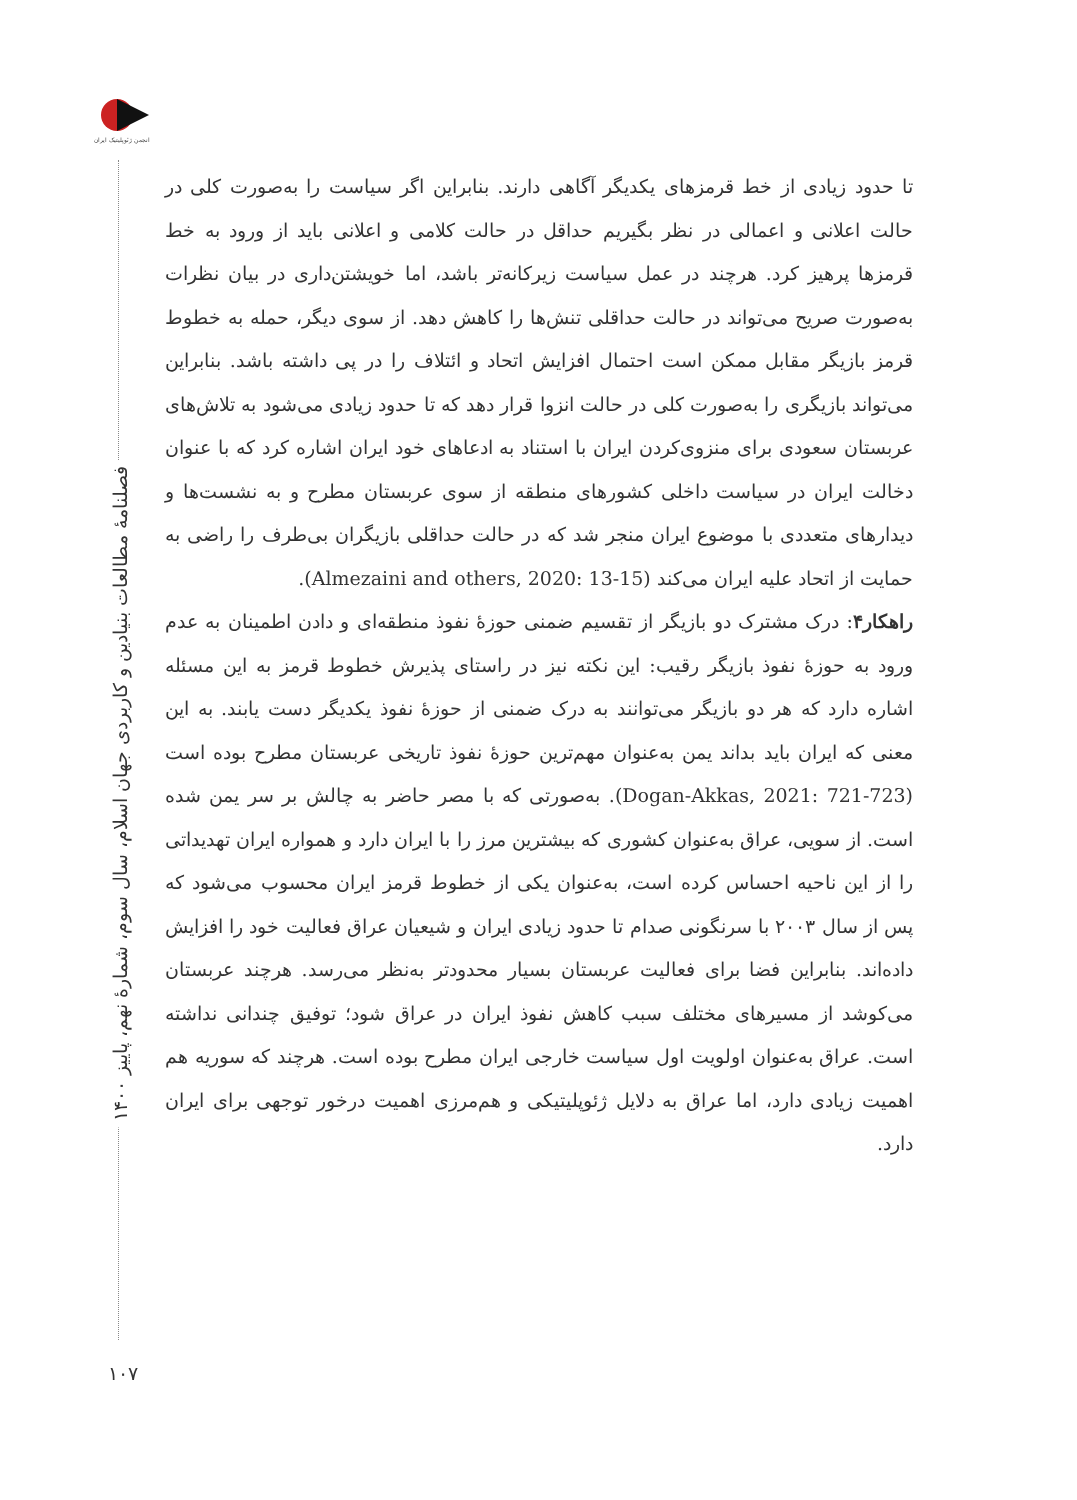انجمن ژئوپلیتیک ایران
فصلنامهٔ مطالعات بنیادین و کاربردی جهان اسلام، سال سوم، شمارهٔ نهم، پاییز ۱۴۰۰
۱۰۷
تا حدود زیادی از خط قرمزهای یکدیگر آگاهی دارند. بنابراین اگر سیاست را به‌صورت کلی در حالت اعلانی و اعمالی در نظر بگیریم حداقل در حالت کلامی و اعلانی باید از ورود به خط قرمزها پرهیز کرد. هرچند در عمل سیاست زیرکانه‌تر باشد، اما خویشتن‌داری در بیان نظرات به‌صورت صریح می‌تواند در حالت حداقلی تنش‌ها را کاهش دهد. از سوی دیگر، حمله به خطوط قرمز بازیگر مقابل ممکن است احتمال افزایش اتحاد و ائتلاف را در پی داشته باشد. بنابراین می‌تواند بازیگری را به‌صورت کلی در حالت انزوا قرار دهد که تا حدود زیادی می‌شود به تلاش‌های عربستان سعودی برای منزوی‌کردن ایران با استناد به ادعاهای خود ایران اشاره کرد که با عنوان دخالت ایران در سیاست داخلی کشورهای منطقه از سوی عربستان مطرح و به نشست‌ها و دیدارهای متعددی با موضوع ایران منجر شد که در حالت حداقلی بازیگران بی‌طرف را راضی به حمایت از اتحاد علیه ایران می‌کند (Almezaini and others, 2020: 13-15).
راهکار۴: درک مشترک دو بازیگر از تقسیم ضمنی حوزهٔ نفوذ منطقه‌ای و دادن اطمینان به عدم ورود به حوزهٔ نفوذ بازیگر رقیب: این نکته نیز در راستای پذیرش خطوط قرمز به این مسئله اشاره دارد که هر دو بازیگر می‌توانند به درک ضمنی از حوزهٔ نفوذ یکدیگر دست یابند. به این معنی که ایران باید بداند یمن به‌عنوان مهم‌ترین حوزهٔ نفوذ تاریخی عربستان مطرح بوده است (Dogan-Akkas, 2021: 721-723). به‌صورتی که با مصر حاضر به چالش بر سر یمن شده است. از سویی، عراق به‌عنوان کشوری که بیشترین مرز را با ایران دارد و همواره ایران تهدیداتی را از این ناحیه احساس کرده است، به‌عنوان یکی از خطوط قرمز ایران محسوب می‌شود که پس از سال ۲۰۰۳ با سرنگونی صدام تا حدود زیادی ایران و شیعیان عراق فعالیت خود را افزایش داده‌اند. بنابراین فضا برای فعالیت عربستان بسیار محدودتر به‌نظر می‌رسد. هرچند عربستان می‌کوشد از مسیرهای مختلف سبب کاهش نفوذ ایران در عراق شود؛ توفیق چندانی نداشته است. عراق به‌عنوان اولویت اول سیاست خارجی ایران مطرح بوده است. هرچند که سوریه هم اهمیت زیادی دارد، اما عراق به دلایل ژئوپلیتیکی و هم‌مرزی اهمیت درخور توجهی برای ایران دارد.